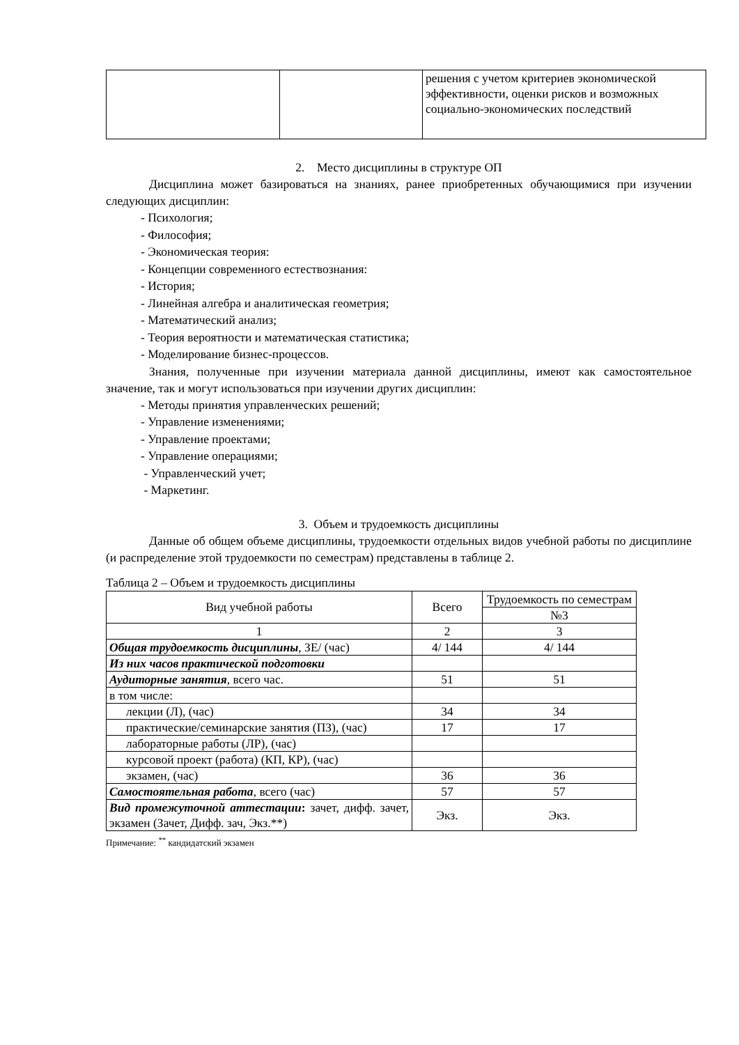| | | решения с учетом критериев экономической эффективности, оценки рисков и возможных социально-экономических последствий |
2. Место дисциплины в структуре ОП
Дисциплина может базироваться на знаниях, ранее приобретенных обучающимися при изучении следующих дисциплин:
- Психология;
- Философия;
- Экономическая теория:
- Концепции современного естествознания:
- История;
- Линейная алгебра и аналитическая геометрия;
- Математический анализ;
- Теория вероятности и математическая статистика;
- Моделирование бизнес-процессов.
Знания, полученные при изучении материала данной дисциплины, имеют как самостоятельное значение, так и могут использоваться при изучении других дисциплин:
- Методы принятия управленческих решений;
- Управление изменениями;
- Управление проектами;
- Управление операциями;
- Управленческий учет;
- Маркетинг.
3. Объем и трудоемкость дисциплины
Данные об общем объеме дисциплины, трудоемкости отдельных видов учебной работы по дисциплине (и распределение этой трудоемкости по семестрам) представлены в таблице 2.
Таблица 2 – Объем и трудоемкость дисциплины
| Вид учебной работы | Всего | Трудоемкость по семестрам |
| | | №3 |
| 1 | 2 | 3 |
| Общая трудоемкость дисциплины , ЗЕ/ (час) | 4/ 144 | 4/ 144 |
| Из них часов практической подготовки | | |
| Аудиторные занятия , всего час. | 51 | 51 |
| в том числе: | | |
| лекции (Л), (час) | 34 | 34 |
| практические/семинарские занятия (ПЗ), (час) | 17 | 17 |
| лабораторные работы (ЛР), (час) | | |
| курсовой проект (работа) (КП, КР), (час) | | |
| экзамен, (час) | 36 | 36 |
| Самостоятельная работа , всего (час) | 57 | 57 |
| Вид промежуточной аттестации : зачет, дифф. зачет, экзамен (Зачет, Дифф. зач, Экз.**) | Экз. | Экз. |
Примечание: <sup>**</sup> кандидатский экзамен